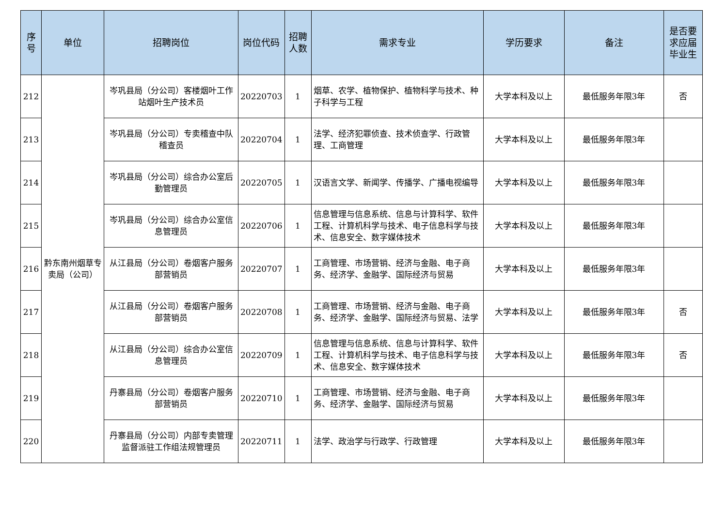| 序号 | 单位 | 招聘岗位 | 岗位代码 | 招聘人数 | 需求专业 | 学历要求 | 备注 | 是否要求应届毕业生 |
| --- | --- | --- | --- | --- | --- | --- | --- | --- |
| 212 | 黔东南州烟草专卖局（公司） | 岑巩县局（分公司）客楼烟叶工作站烟叶生产技术员 | 20220703 | 1 | 烟草、农学、植物保护、植物科学与技术、种子科学与工程 | 大学本科及以上 | 最低服务年限3年 | 否 |
| 213 | | 岑巩县局（分公司）专卖稽查中队稽查员 | 20220704 | 1 | 法学、经济犯罪侦查、技术侦查学、行政管理、工商管理 | 大学本科及以上 | 最低服务年限3年 | |
| 214 | | 岑巩县局（分公司）综合办公室后勤管理员 | 20220705 | 1 | 汉语言文学、新闻学、传播学、广播电视编导 | 大学本科及以上 | 最低服务年限3年 | |
| 215 | | 岑巩县局（分公司）综合办公室信息管理员 | 20220706 | 1 | 信息管理与信息系统、信息与计算科学、软件工程、计算机科学与技术、电子信息科学与技术、信息安全、数字媒体技术 | 大学本科及以上 | 最低服务年限3年 | |
| 216 | | 从江县局（分公司）卷烟客户服务部营销员 | 20220707 | 1 | 工商管理、市场营销、经济与金融、电子商务、经济学、金融学、国际经济与贸易 | 大学本科及以上 | 最低服务年限3年 | |
| 217 | | 从江县局（分公司）卷烟客户服务部营销员 | 20220708 | 1 | 工商管理、市场营销、经济与金融、电子商务、经济学、金融学、国际经济与贸易、法学 | 大学本科及以上 | 最低服务年限3年 | 否 |
| 218 | | 从江县局（分公司）综合办公室信息管理员 | 20220709 | 1 | 信息管理与信息系统、信息与计算科学、软件工程、计算机科学与技术、电子信息科学与技术、信息安全、数字媒体技术 | 大学本科及以上 | 最低服务年限3年 | 否 |
| 219 | | 丹寨县局（分公司）卷烟客户服务部营销员 | 20220710 | 1 | 工商管理、市场营销、经济与金融、电子商务、经济学、金融学、国际经济与贸易 | 大学本科及以上 | 最低服务年限3年 | |
| 220 | | 丹寨县局（分公司）内部专卖管理监督派驻工作组法规管理员 | 20220711 | 1 | 法学、政治学与行政学、行政管理 | 大学本科及以上 | 最低服务年限3年 | |